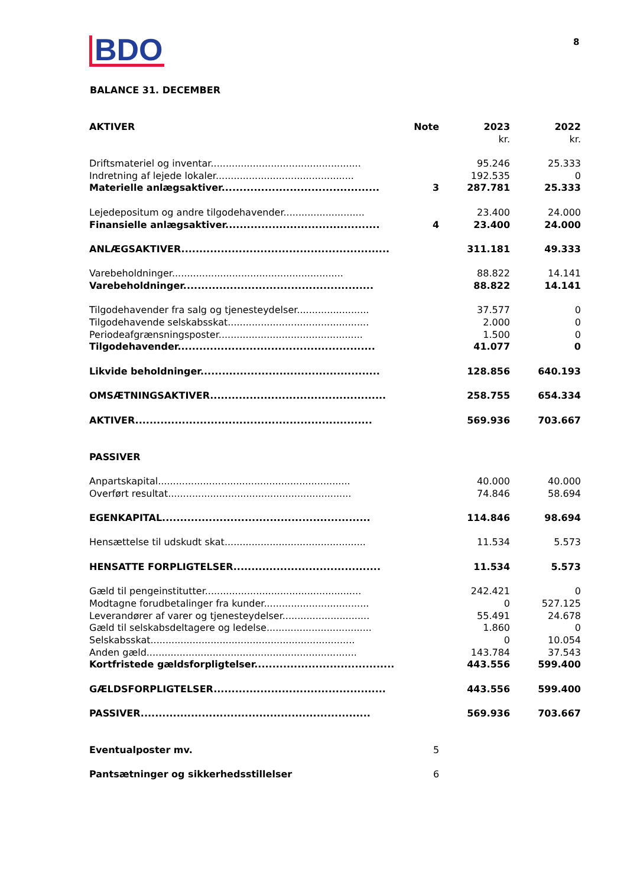BDO 8
BALANCE 31. DECEMBER
| AKTIVER | Note | 2023 | 2022 |
| --- | --- | --- | --- |
| | | kr. | kr. |
| Driftsmateriel og inventar.................................................. | | 95.246 | 25.333 |
| Indretning af lejede lokaler.............................................. | | 192.535 | 0 |
| Materielle anlægsaktiver............................................ | 3 | 287.781 | 25.333 |
| Lejedepositum og andre tilgodehavender........................... | | 23.400 | 24.000 |
| Finansielle anlægsaktiver........................................... | 4 | 23.400 | 24.000 |
| ANLÆGSAKTIVER.......................................................... | | 311.181 | 49.333 |
| Varebeholdninger......................................................... | | 88.822 | 14.141 |
| Varebeholdninger..................................................... | | 88.822 | 14.141 |
| Tilgodehavender fra salg og tjenesteydelser........................ | | 37.577 | 0 |
| Tilgodehavende selskabsskat............................................... | | 2.000 | 0 |
| Periodeafgrænsningsposter................................................ | | 1.500 | 0 |
| Tilgodehavender....................................................... | | 41.077 | 0 |
| Likvide beholdninger.................................................. | | 128.856 | 640.193 |
| OMSÆTNINGSAKTIVER................................................. | | 258.755 | 654.334 |
| AKTIVER.................................................................. | | 569.936 | 703.667 |
| PASSIVER | | | |
| Anpartskapital................................................................ | | 40.000 | 40.000 |
| Overført resultat............................................................. | | 74.846 | 58.694 |
| EGENKAPITAL.......................................................... | | 114.846 | 98.694 |
| Hensættelse til udskudt skat............................................... | | 11.534 | 5.573 |
| HENSATTE FORPLIGTELSER......................................... | | 11.534 | 5.573 |
| Gæld til pengeinstitutter.................................................... | | 242.421 | 0 |
| Modtagne forudbetalinger fra kunder................................... | | 0 | 527.125 |
| Leverandører af varer og tjenesteydelser............................. | | 55.491 | 24.678 |
| Gæld til selskabsdeltagere og ledelse................................... | | 1.860 | 0 |
| Selskabsskat.................................................................... | | 0 | 10.054 |
| Anden gæld...................................................................... | | 143.784 | 37.543 |
| Kortfristede gældsforpligtelser....................................... | | 443.556 | 599.400 |
| GÆLDSFORPLIGTELSER................................................ | | 443.556 | 599.400 |
| PASSIVER................................................................ | | 569.936 | 703.667 |
| Eventualposter mv. | 5 | | |
| Pantsætninger og sikkerhedsstillelser | 6 | | |